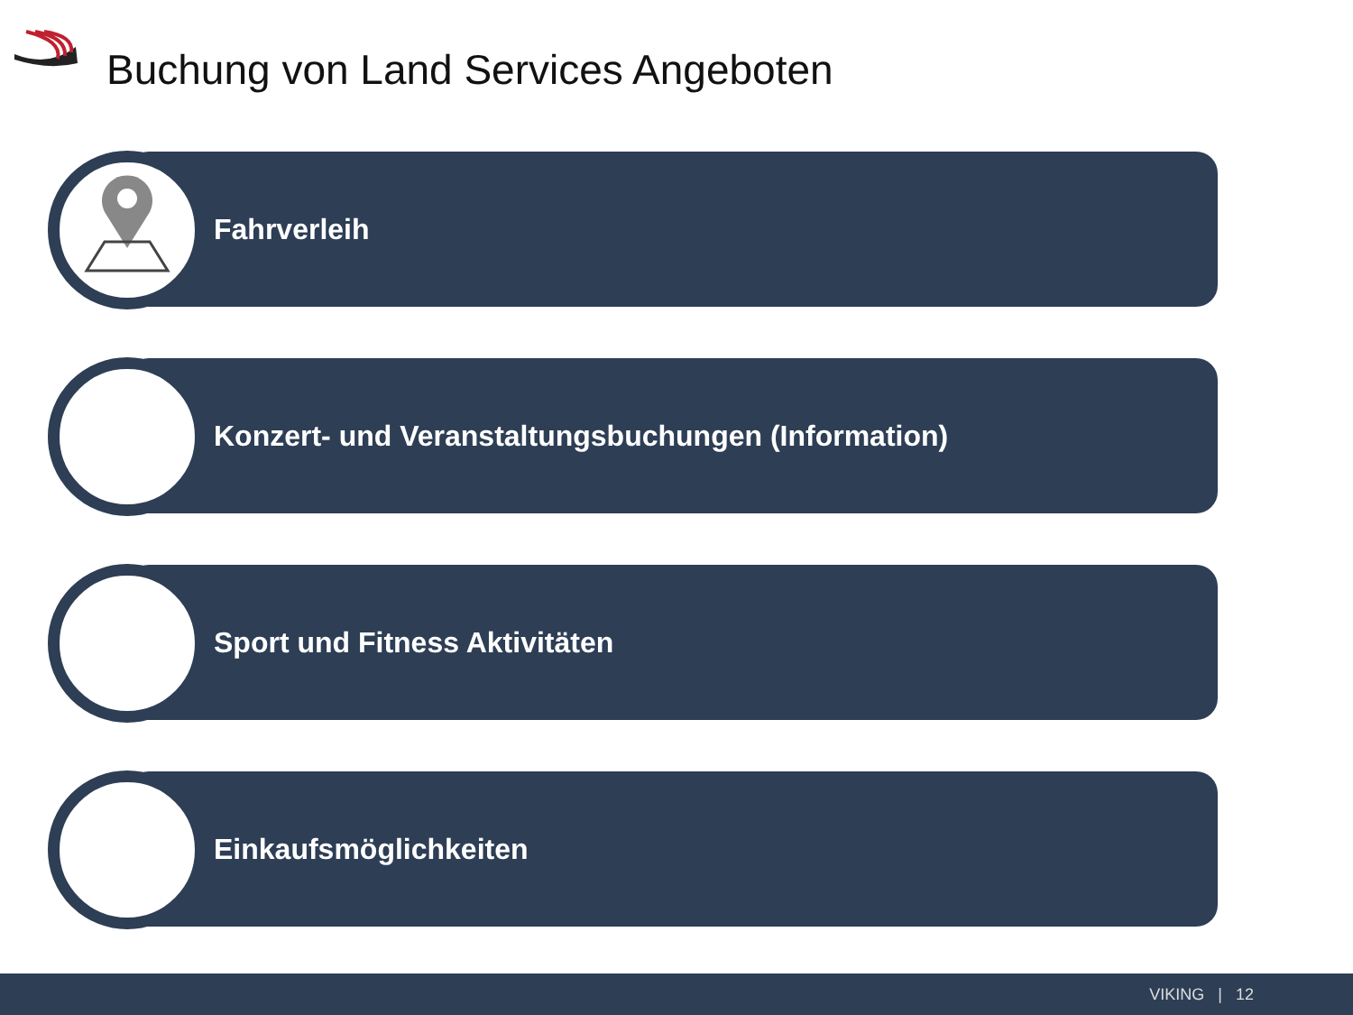Buchung von Land Services Angeboten
Fahrverleih
Konzert- und Veranstaltungsbuchungen (Information)
Sport und Fitness Aktivitäten
Einkaufsmöglichkeiten
VIKING | 12